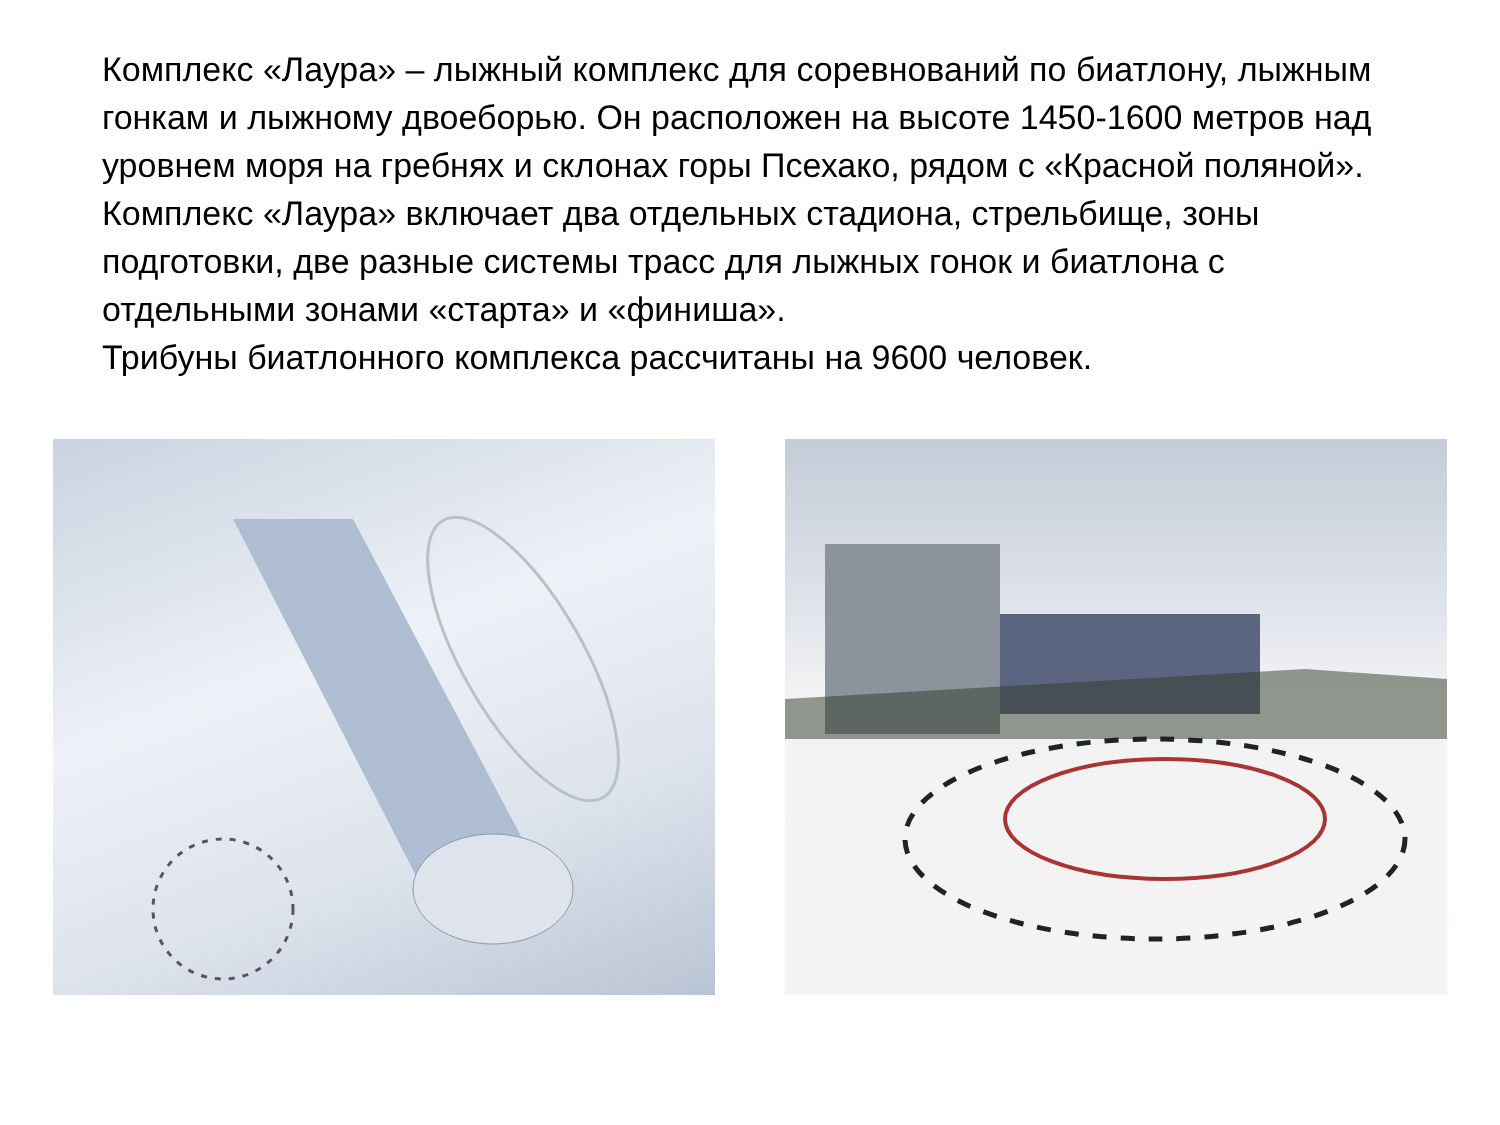Комплекс «Лаура» – лыжный комплекс для соревнований по биатлону, лыжным гонкам и лыжному двоеборью. Он расположен на высоте 1450-1600 метров над уровнем моря на гребнях и склонах горы Псехако, рядом с «Красной поляной».
Комплекс «Лаура» включает два отдельных стадиона, стрельбище, зоны подготовки, две разные системы трасс для лыжных гонок и биатлона с отдельными зонами «старта» и «финиша».
Трибуны биатлонного комплекса рассчитаны на 9600 человек.